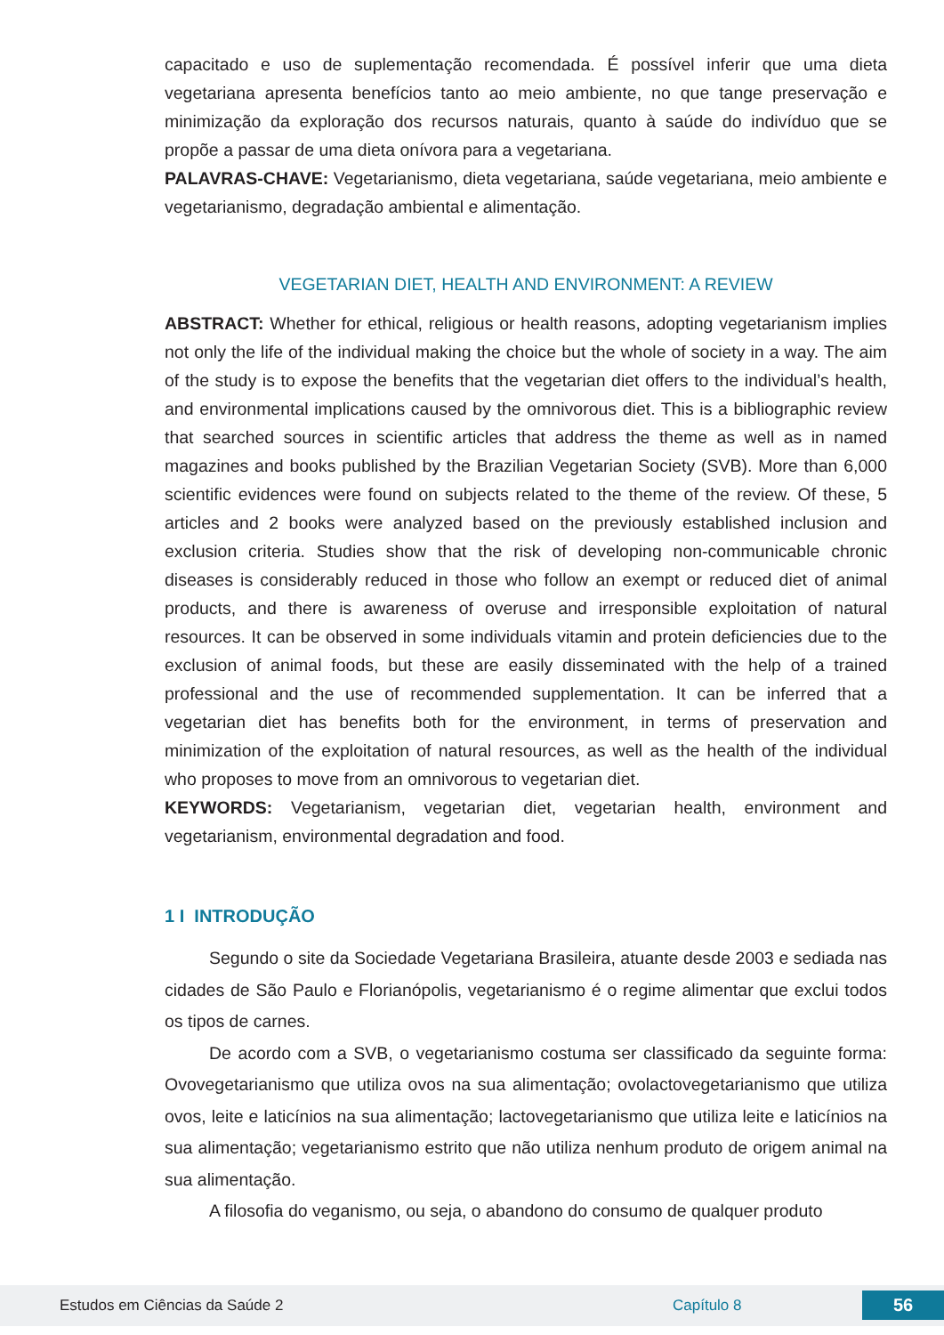capacitado e uso de suplementação recomendada. É possível inferir que uma dieta vegetariana apresenta benefícios tanto ao meio ambiente, no que tange preservação e minimização da exploração dos recursos naturais, quanto à saúde do indivíduo que se propõe a passar de uma dieta onívora para a vegetariana.
PALAVRAS-CHAVE: Vegetarianismo, dieta vegetariana, saúde vegetariana, meio ambiente e vegetarianismo, degradação ambiental e alimentação.
VEGETARIAN DIET, HEALTH AND ENVIRONMENT: A REVIEW
ABSTRACT: Whether for ethical, religious or health reasons, adopting vegetarianism implies not only the life of the individual making the choice but the whole of society in a way. The aim of the study is to expose the benefits that the vegetarian diet offers to the individual’s health, and environmental implications caused by the omnivorous diet. This is a bibliographic review that searched sources in scientific articles that address the theme as well as in named magazines and books published by the Brazilian Vegetarian Society (SVB). More than 6,000 scientific evidences were found on subjects related to the theme of the review. Of these, 5 articles and 2 books were analyzed based on the previously established inclusion and exclusion criteria. Studies show that the risk of developing non-communicable chronic diseases is considerably reduced in those who follow an exempt or reduced diet of animal products, and there is awareness of overuse and irresponsible exploitation of natural resources. It can be observed in some individuals vitamin and protein deficiencies due to the exclusion of animal foods, but these are easily disseminated with the help of a trained professional and the use of recommended supplementation. It can be inferred that a vegetarian diet has benefits both for the environment, in terms of preservation and minimization of the exploitation of natural resources, as well as the health of the individual who proposes to move from an omnivorous to vegetarian diet.
KEYWORDS: Vegetarianism, vegetarian diet, vegetarian health, environment and vegetarianism, environmental degradation and food.
1 I INTRODUÇÃO
Segundo o site da Sociedade Vegetariana Brasileira, atuante desde 2003 e sediada nas cidades de São Paulo e Florianópolis, vegetarianismo é o regime alimentar que exclui todos os tipos de carnes.
De acordo com a SVB, o vegetarianismo costuma ser classificado da seguinte forma: Ovovegetarianismo que utiliza ovos na sua alimentação; ovolactovegetarianismo que utiliza ovos, leite e laticínios na sua alimentação; lactovegetarianismo que utiliza leite e laticínios na sua alimentação; vegetarianismo estrito que não utiliza nenhum produto de origem animal na sua alimentação.
A filosofia do veganismo, ou seja, o abandono do consumo de qualquer produto
Estudos em Ciências da Saúde 2 Capítulo 8 56